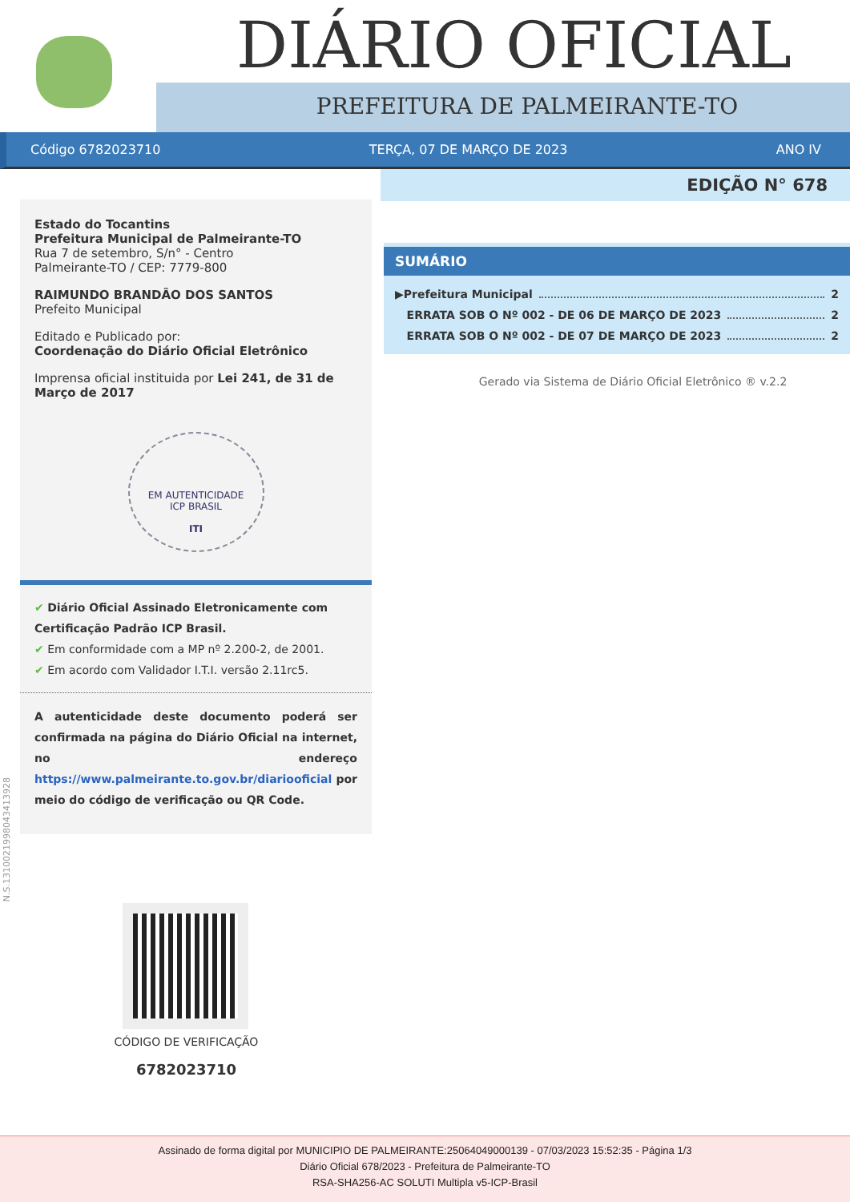DIÁRIO OFICIAL
PREFEITURA DE PALMEIRANTE-TO
Código 6782023710 TERÇA, 07 DE MARÇO DE 2023 ANO IV
EDIÇÃO N° 678
Estado do Tocantins
Prefeitura Municipal de Palmeirante-TO
Rua 7 de setembro, S/n° - Centro
Palmeirante-TO / CEP: 7779-800
RAIMUNDO BRANDÃO DOS SANTOS
Prefeito Municipal
Editado e Publicado por:
Coordenação do Diário Oficial Eletrônico
Imprensa oficial instituida por Lei 241, de 31 de Março de 2017
EM AUTENTICIDADE
ICP BRASIL
ITI
✔ Diário Oficial Assinado Eletronicamente com Certificação Padrão ICP Brasil.
✔ Em conformidade com a MP nº 2.200-2, de 2001.
✔ Em acordo com Validador I.T.I. versão 2.11rc5.
A autenticidade deste documento poderá ser confirmada na página do Diário Oficial na internet, no endereço https://www.palmeirante.to.gov.br/diariooficial por meio do código de verificação ou QR Code.
SUMÁRIO
▶Prefeitura Municipal 2
ERRATA SOB O Nº 002 - DE 06 DE MARÇO DE 2023 2
ERRATA SOB O Nº 002 - DE 07 DE MARÇO DE 2023 2
Gerado via Sistema de Diário Oficial Eletrônico ® v.2.2
N.S.1310021998043413928
CÓDIGO DE VERIFICAÇÃO
6782023710
Assinado de forma digital por MUNICIPIO DE PALMEIRANTE:25064049000139 - 07/03/2023 15:52:35 - Página 1/3
Diário Oficial 678/2023 - Prefeitura de Palmeirante-TO
RSA-SHA256-AC SOLUTI Multipla v5-ICP-Brasil